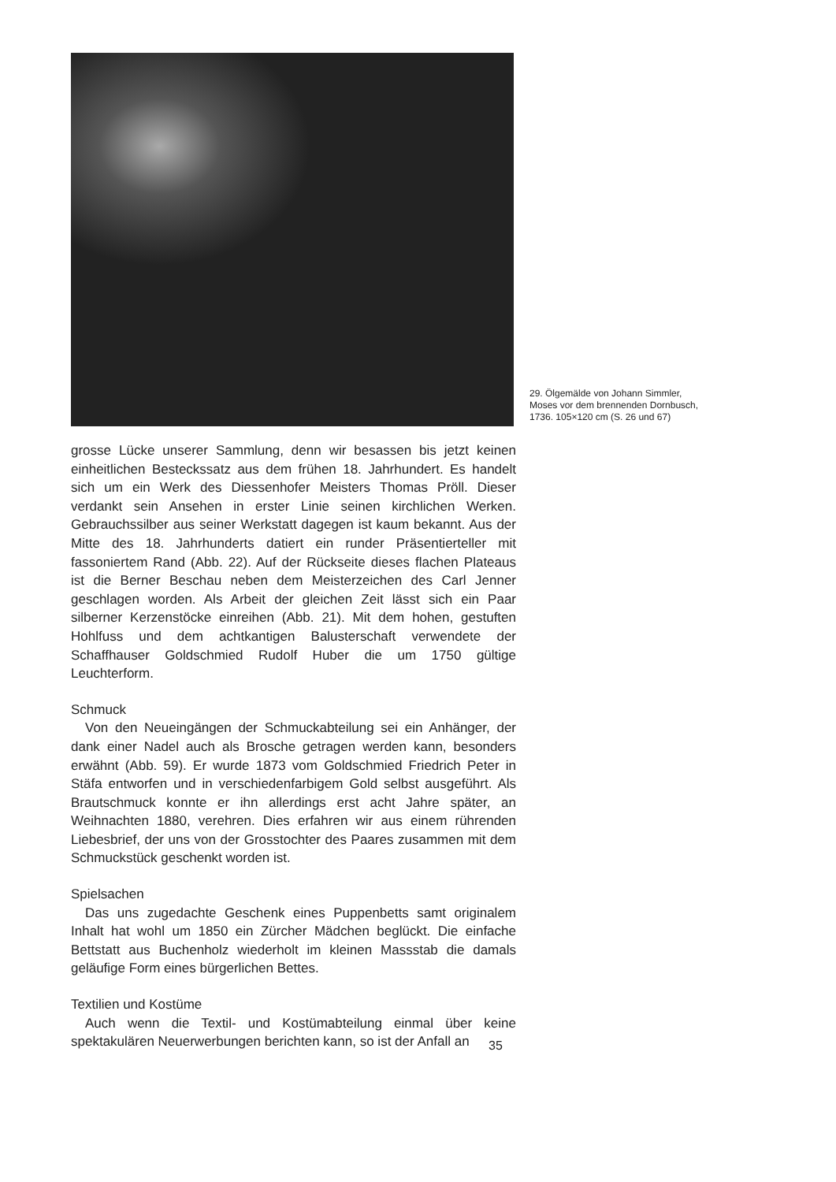29. Ölgemälde von Johann Simmler,
Moses vor dem brennenden Dornbusch,
1736. 105×120 cm (S. 26 und 67)
grosse Lücke unserer Sammlung, denn wir besassen bis jetzt keinen einheitlichen Besteckssatz aus dem frühen 18. Jahrhundert. Es handelt sich um ein Werk des Diessenhofer Meisters Thomas Pröll. Dieser verdankt sein Ansehen in erster Linie seinen kirchlichen Werken. Gebrauchssilber aus seiner Werkstatt dagegen ist kaum bekannt. Aus der Mitte des 18. Jahrhunderts datiert ein runder Präsentierteller mit fassoniertem Rand (Abb. 22). Auf der Rückseite dieses flachen Plateaus ist die Berner Beschau neben dem Meisterzeichen des Carl Jenner geschlagen worden. Als Arbeit der gleichen Zeit lässt sich ein Paar silberner Kerzenstöcke einreihen (Abb. 21). Mit dem hohen, gestuften Hohlfuss und dem achtkantigen Balusterschaft verwendete der Schaffhauser Goldschmied Rudolf Huber die um 1750 gültige Leuchterform.
Schmuck
Von den Neueingängen der Schmuckabteilung sei ein Anhänger, der dank einer Nadel auch als Brosche getragen werden kann, besonders erwähnt (Abb. 59). Er wurde 1873 vom Goldschmied Friedrich Peter in Stäfa entworfen und in verschiedenfarbigem Gold selbst ausgeführt. Als Brautschmuck konnte er ihn allerdings erst acht Jahre später, an Weihnachten 1880, verehren. Dies erfahren wir aus einem rührenden Liebesbrief, der uns von der Grosstochter des Paares zusammen mit dem Schmuckstück geschenkt worden ist.
Spielsachen
Das uns zugedachte Geschenk eines Puppenbetts samt originalem Inhalt hat wohl um 1850 ein Zürcher Mädchen beglückt. Die einfache Bettstatt aus Buchenholz wiederholt im kleinen Massstab die damals geläufige Form eines bürgerlichen Bettes.
Textilien und Kostüme
Auch wenn die Textil- und Kostümabteilung einmal über keine spektakulären Neuerwerbungen berichten kann, so ist der Anfall an
35